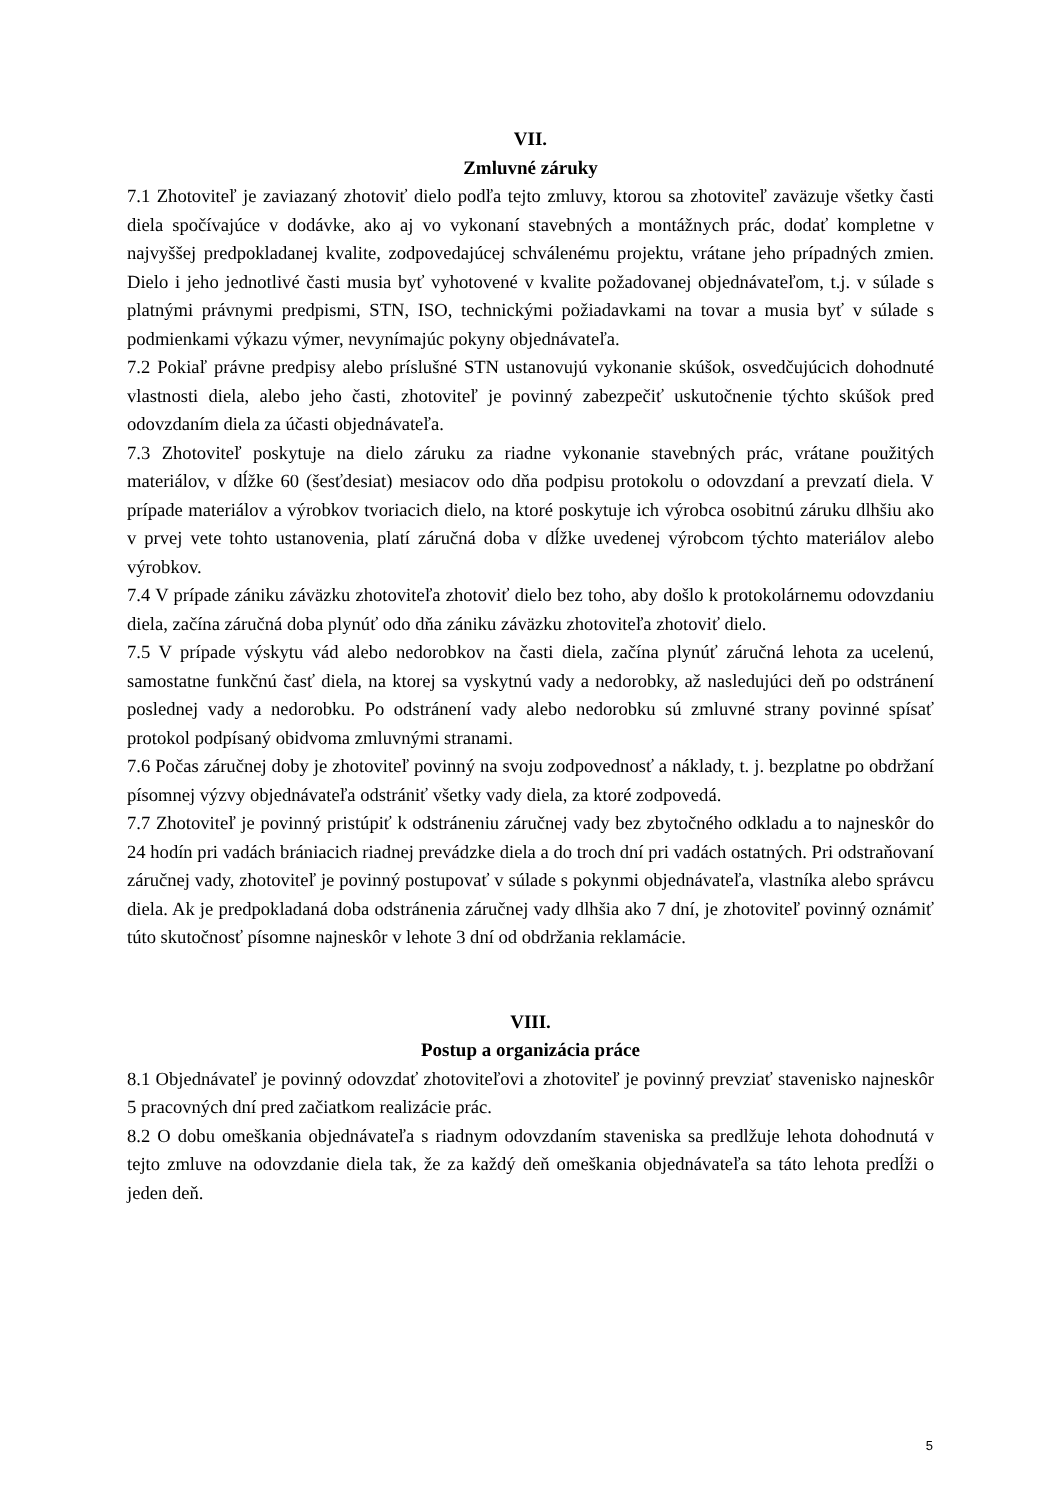VII.
Zmluvné záruky
7.1 Zhotoviteľ je zaviazaný zhotoviť dielo podľa tejto zmluvy, ktorou sa zhotoviteľ zaväzuje všetky časti diela spočívajúce v dodávke, ako aj vo vykonaní stavebných a montážnych prác, dodať kompletne v najvyššej predpokladanej kvalite, zodpovedajúcej schválenému projektu, vrátane jeho prípadných zmien. Dielo i jeho jednotlivé časti musia byť vyhotovené v kvalite požadovanej objednávateľom, t.j. v súlade s platnými právnymi predpismi, STN, ISO, technickými požiadavkami na tovar a musia byť v súlade s podmienkami výkazu výmer, nevynímajúc pokyny objednávateľa.
7.2 Pokiaľ právne predpisy alebo príslušné STN ustanovujú vykonanie skúšok, osvedčujúcich dohodnuté vlastnosti diela, alebo jeho časti, zhotoviteľ je povinný zabezpečiť uskutočnenie týchto skúšok pred odovzdaním diela za účasti objednávateľa.
7.3 Zhotoviteľ poskytuje na dielo záruku za riadne vykonanie stavebných prác, vrátane použitých materiálov, v dĺžke 60 (šesťdesiat) mesiacov odo dňa podpisu protokolu o odovzdaní a prevzatí diela. V prípade materiálov a výrobkov tvoriacich dielo, na ktoré poskytuje ich výrobca osobitnú záruku dlhšiu ako v prvej vete tohto ustanovenia, platí záručná doba v dĺžke uvedenej výrobcom týchto materiálov alebo výrobkov.
7.4 V prípade zániku záväzku zhotoviteľa zhotoviť dielo bez toho, aby došlo k protokolárnemu odovzdaniu diela, začína záručná doba plynúť odo dňa zániku záväzku zhotoviteľa zhotoviť dielo.
7.5 V prípade výskytu vád alebo nedorobkov na časti diela, začína plynúť záručná lehota za ucelenú, samostatne funkčnú časť diela, na ktorej sa vyskytnú vady a nedorobky, až nasledujúci deň po odstránení poslednej vady a nedorobku. Po odstránení vady alebo nedorobku sú zmluvné strany povinné spísať protokol podpísaný obidvoma zmluvnými stranami.
7.6 Počas záručnej doby je zhotoviteľ povinný na svoju zodpovednosť a náklady, t. j. bezplatne po obdržaní písomnej výzvy objednávateľa odstrániť všetky vady diela, za ktoré zodpovedá.
7.7 Zhotoviteľ je povinný pristúpiť k odstráneniu záručnej vady bez zbytočného odkladu a to najneskôr do 24 hodín pri vadách brániacich riadnej prevádzke diela a do troch dní pri vadách ostatných. Pri odstraňovaní záručnej vady, zhotoviteľ je povinný postupovať v súlade s pokynmi objednávateľa, vlastníka alebo správcu diela. Ak je predpokladaná doba odstránenia záručnej vady dlhšia ako 7 dní, je zhotoviteľ povinný oznámiť túto skutočnosť písomne najneskôr v lehote 3 dní od obdržania reklamácie.
VIII.
Postup a organizácia práce
8.1 Objednávateľ je povinný odovzdať zhotoviteľovi a zhotoviteľ je povinný prevziať stavenisko najneskôr 5 pracovných dní pred začiatkom realizácie prác.
8.2 O dobu omeškania objednávateľa s riadnym odovzdaním staveniska sa predlžuje lehota dohodnutá v tejto zmluve na odovzdanie diela tak, že za každý deň omeškania objednávateľa sa táto lehota predĺži o jeden deň.
5